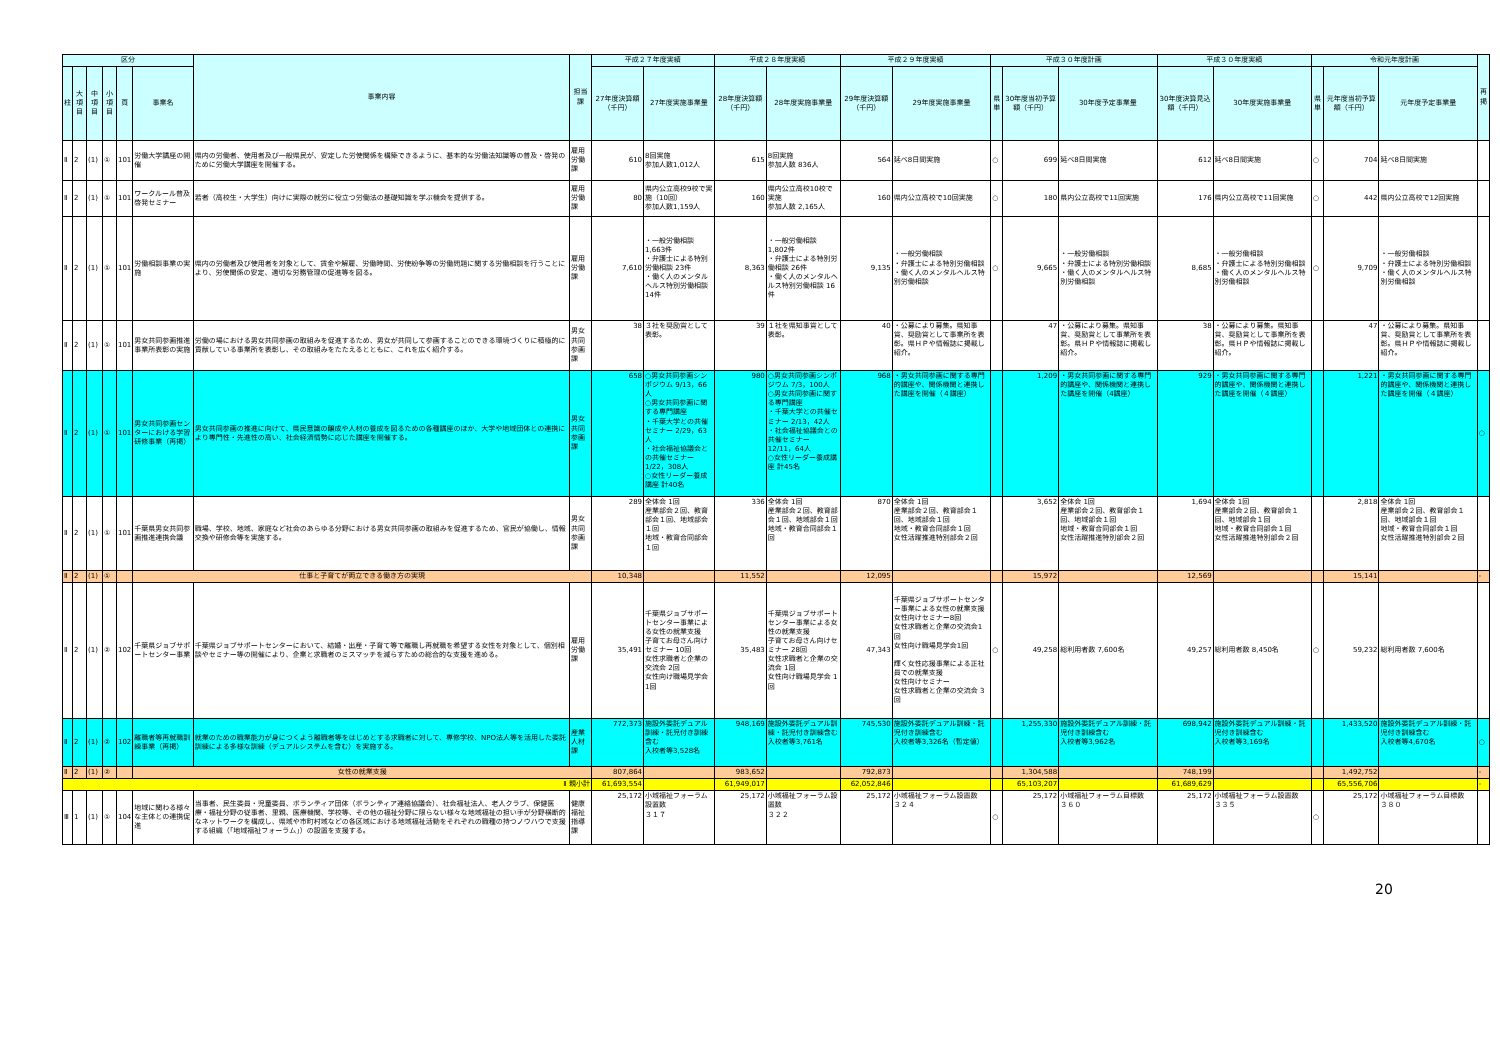| 区分 | | | | | | 事業内容 | 担当課 | 平成２７年度実績 | | 平成２８年度実績 | | 平成２９年度実績 | | 平成３０年度計画 | | | 平成３０年度実績 | | 令和元年度計画 | | | 再掲 |
| --- | --- | --- | --- | --- | --- | --- | --- | --- | --- | --- | --- | --- | --- | --- | --- | --- | --- | --- | --- | --- | --- | --- |
| 柱 | 大項目 | 中項目 | 小項目 | 頁 | 事業名 | | | 27年度決算額（千円） | 27年度実施事業量 | 28年度決算額（千円） | 28年度実施事業量 | 29年度決算額（千円） | 29年度実施事業量 | 県単 | 30年度当初予算額（千円） | 30年度予定事業量 | 30年度決算見込額（千円） | 30年度実施事業量 | 県単 | 元年度当初予算額（千円） | 元年度予定事業量 | |
| Ⅱ | 2 | (1) | ① | 101 | 労働大学講座の開催 | 県内の労働者、使用者及び一般県民が、安定した労使関係を構築できるように、基本的な労働法知識等の普及・啓発のために労働大学講座を開催する。 | 雇用労働課 | 610 | 8回実施 参加人数1,012人 | 615 | 8回実施 参加人数 836人 | 564 | 延べ8日間実施 | ○ | 699 | 延べ8日間実施 | 612 | 延べ8日間実施 | ○ | 704 | 延べ8日間実施 | |
| Ⅱ | 2 | (1) | ① | 101 | ワークルール普及啓発セミナー | 若者（高校生・大学生）向けに実際の就労に役立つ労働法の基礎知識を学ぶ機会を提供する。 | 雇用労働課 | 80 | 県内公立高校9校で実施（10回） 参加人数1,159人 | 160 | 県内公立高校10校で実施 参加人数 2,165人 | 160 | 県内公立高校で10回実施 | ○ | 180 | 県内公立高校で11回実施 | 176 | 県内公立高校で11回実施 | ○ | 442 | 県内公立高校で12回実施 | |
| Ⅱ | 2 | (1) | ① | 101 | 労働相談事業の実施 | 県内の労働者及び使用者を対象として、賃金や解雇、労働時間、労使紛争等の労働問題に関する労働相談を行うことにより、労使関係の安定、適切な労務管理の促進等を図る。 | 雇用労働課 | 7,610 | ・一般労働相談 1,663件 ・弁護士による特別労働相談 23件 ・働く人のメンタルヘルス特別労働相談 14件 | 8,363 | ・一般労働相談 1,802件 ・弁護士による特別労働相談 26件 ・働く人のメンタルヘルス特別労働相談 16件 | 9,135 | ・一般労働相談 ・弁護士による特別労働相談 ・働く人のメンタルヘルス特別労働相談 | ○ | 9,665 | ・一般労働相談 ・弁護士による特別労働相談 ・働く人のメンタルヘルス特別労働相談 | 8,685 | ・一般労働相談 ・弁護士による特別労働相談 ・働く人のメンタルヘルス特別労働相談 | ○ | 9,709 | ・一般労働相談 ・弁護士による特別労働相談 ・働く人のメンタルヘルス特別労働相談 | |
| Ⅱ | 2 | (1) | ① | 101 | 男女共同参画推進事業所表彰の実施 | 労働の場における男女共同参画の取組みを促進するため、男女が共同して参画することのできる環境づくりに積極的に貢献している事業所を表彰し、その取組みをたたえるとともに、これを広く紹介する。 | 男女共同参画課 | 38 | ３社を奨励賞として表彰。 | 39 | １社を県知事賞として表彰。 | 40 | ・公募により募集。県知事賞、奨励賞として事業所を表彰。県ＨＰや情報誌に掲載し紹介。 | | 47 | ・公募により募集。県知事賞、奨励賞として事業所を表彰。県ＨＰや情報誌に掲載し紹介。 | 38 | ・公募により募集。県知事賞、奨励賞として事業所を表彰。県ＨＰや情報誌に掲載し紹介。 | | 47 | ・公募により募集。県知事賞、奨励賞として事業所を表彰。県ＨＰや情報誌に掲載し紹介。 | |
| Ⅱ | 2 | (1) | ① | 101 | 男女共同参画センターにおける学習研修事業（再掲） | 男女共同参画の推進に向けて、県民意識の醸成や人材の養成を図るための各種講座のほか、大学や地域団体との連携により専門性・先進性の高い、社会経済情勢に応じた講座を開催する。 | 男女共同参画課 | 658 | ○男女共同参画シンポジウム 9/13，66人 ○男女共同参画に関する専門講座 ・千葉大学との共催セミナー 2/29，63人 ・社会福祉協議会との共催セミナー 1/22，308人 ○女性リーダー養成講座 計40名 | 980 | ○男女共同参画シンポジウム 7/3，100人 ○男女共同参画に関する専門講座 ・千葉大学との共催セミナー 2/13，42人 ・社会福祉協議会との共催セミナー 12/11，64人 ○女性リーダー養成講座 計45名 | 968 | ・男女共同参画に関する専門的講座や、関係機関と連携した講座を開催（４講座） | | 1,209 | ・男女共同参画に関する専門的講座や、関係機関と連携した講座を開催（4講座） | 929 | ・男女共同参画に関する専門的講座や、関係機関と連携した講座を開催（４講座） | | 1,221 | ・男女共同参画に関する専門的講座や、関係機関と連携した講座を開催（４講座） | ○ |
| Ⅱ | 2 | (1) | ① | 101 | 千葉県男女共同参画推進連携会議 | 職場、学校、地域、家庭など社会のあらゆる分野における男女共同参画の取組みを促進するため、官民が協働し、情報交換や研修会等を実施する。 | 男女共同参画課 | 289 | 全体会 1回 産業部会２回、教育部会１回、地域部会１回 地域・教育合同部会１回 | 336 | 全体会 1回 産業部会２回、教育部会１回、地域部会１回 地域・教育合同部会１回 | 870 | 全体会 1回 産業部会２回、教育部会１回、地域部会１回 地域・教育合同部会１回 女性活躍推進特別部会２回 | | 3,652 | 全体会 1回 産業部会２回、教育部会１回、地域部会１回 地域・教育合同部会１回 女性活躍推進特別部会２回 | 1,694 | 全体会 1回 産業部会２回、教育部会１回、地域部会１回 地域・教育合同部会１回 女性活躍推進特別部会２回 | | 2,818 | 全体会 1回 産業部会２回、教育部会１回、地域部会１回 地域・教育合同部会１回 女性活躍推進特別部会２回 | |
| Ⅱ | 2 | (1) | ① | | 仕事と子育てが両立できる働き方の実現 | | | 10,348 | | 11,552 | | 12,095 | | | 15,972 | | 12,569 | | | 15,141 | | - |
| Ⅱ | 2 | (1) | ② | 102 | 千葉県ジョブサポートセンター事業 | 千葉県ジョブサポートセンターにおいて、結婚・出産・子育て等で離職し再就職を希望する女性を対象として、個別相談やセミナー等の開催により、企業と求職者のミスマッチを減らすための総合的な支援を進める。 | 雇用労働課 | 35,491 | 千葉県ジョブサポートセンター事業による女性の就業支援 子育てお母さん向けセミナー 10回 女性求職者と企業の交流会 2回 女性向け職場見学会 1回 | 35,483 | 千葉県ジョブサポートセンター事業による女性の就業支援 子育てお母さん向けセミナー 28回 女性求職者と企業の交流会 1回 女性向け職場見学会 1回 | 47,343 | 千葉県ジョブサポートセンター事業による女性の就業支援 女性向けセミナー8回 女性求職者と企業の交流会1回 女性向け職場見学会1回 輝く女性応援事業による正社員での就業支援 女性向けセミナー 女性求職者と企業の交流会 3回 | ○ | 49,258 | 総利用者数 7,600名 | 49,257 | 総利用者数 8,450名 | ○ | 59,232 | 総利用者数 7,600名 | |
| Ⅱ | 2 | (1) | ② | 102 | 離職者等再就職訓練事業（再掲） | 就業のための職業能力が身につくよう離職者等をはじめとする求職者に対して、専修学校、NPO法人等を活用した委託訓練による多様な訓練（デュアルシステムを含む）を実施する。 | 産業人材課 | 772,373 | 施設外委託デュアル訓練・託児付き訓練含む 入校者等3,528名 | 948,169 | 施設外委託デュアル訓練・託児付き訓練含む 入校者等3,761名 | 745,530 | 施設外委託デュアル訓練・託児付き訓練含む 入校者等3,326名（暫定値） | | 1,255,330 | 施設外委託デュアル訓練・託児付き訓練含む 入校者等3,962名 | 698,942 | 施設外委託デュアル訓練・託児付き訓練含む 入校者等3,169名 | | 1,433,520 | 施設外委託デュアル訓練・託児付き訓練含む 入校者等4,670名 | ○ |
| Ⅱ | 2 | (1) | ② | | 女性の就業支援 | | | 807,864 | | 983,652 | | 792,873 | | | 1,304,588 | | 748,199 | | | 1,492,752 | | - |
| Ⅱ 親小計 | | | | | | | | 61,693,554 | | 61,949,017 | | 62,052,846 | | | 65,103,207 | | 61,689,629 | | | 65,556,706 | | - |
| Ⅲ | 1 | (1) | ① | 104 | 地域に関わる様々な主体との連携促進 | 当事者、民生委員・児童委員、ボランティア団体（ボランティア連絡協議会）、社会福祉法人、老人クラブ、保健医療・福祉分野の従事者、里親、医療機関、学校等、その他の福祉分野に限らない様々な地域福祉の担い手が分野横断的なネットワークを構成し、県域や市町村域などの各区域における地域福祉活動をそれぞれの職種の持つノウハウで支援する組織（「地域福祉フォーラム」）の設置を支援する。 | 健康福祉指導課 | 25,172 | 小域福祉フォーラム設置数 ３１７ | 25,172 | 小域福祉フォーラム設置数 ３２２ | 25,172 | 小域福祉フォーラム設置数 ３２４ | ○ | 25,172 | 小域福祉フォーラム目標数 ３６０ | 25,172 | 小域福祉フォーラム設置数 ３３５ | ○ | 25,172 | 小域福祉フォーラム目標数 ３８０ | |
20